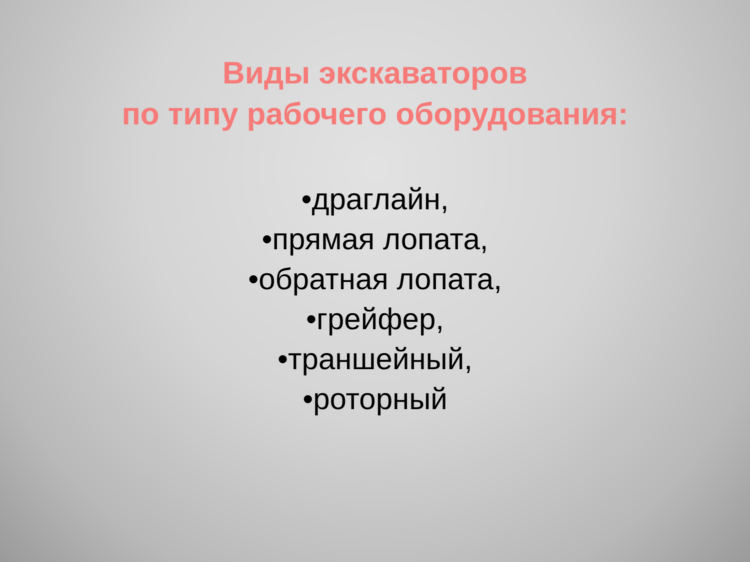Виды экскаваторов
по типу рабочего оборудования:
•драглайн,
•прямая лопата,
•обратная лопата,
•грейфер,
•траншейный,
•роторный